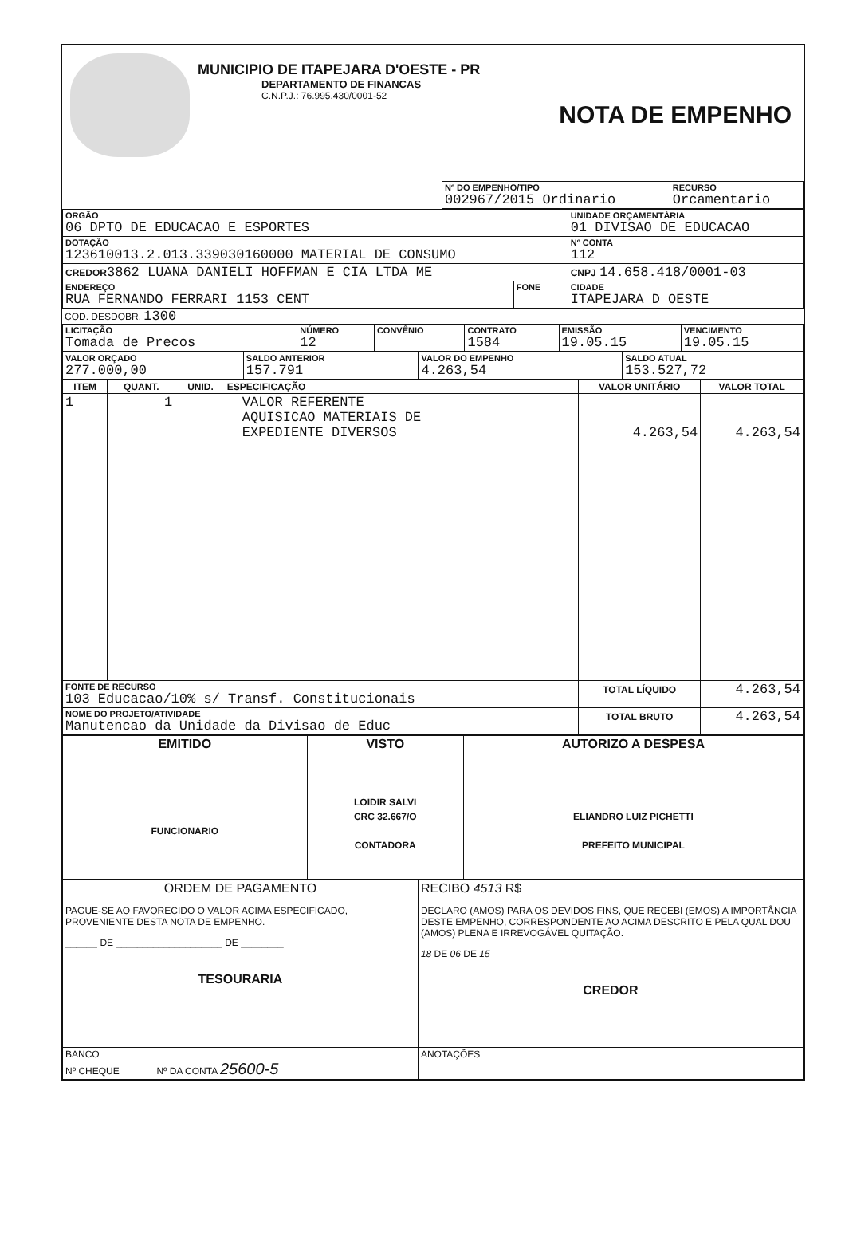MUNICIPIO DE ITAPEJARA D'OESTE - PR
DEPARTAMENTO DE FINANCAS
C.N.P.J.: 76.995.430/0001-52
NOTA DE EMPENHO
| | Nº DO EMPENHO/TIPO 002967/2015 Ordinario | RECURSO Orcamentario |
| ORGÃO 06 DPTO DE EDUCACAO E ESPORTES | | UNIDADE ORÇAMENTÁRIA 01 DIVISAO DE EDUCACAO | |
| DOTAÇÃO 123610013.2.013.339030160000 MATERIAL DE CONSUMO | | | Nº CONTA 112 |
| CREDOR 3862 LUANA DANIELI HOFFMAN E CIA LTDA ME | | | CNPJ 14.658.418/0001-03 |
| ENDEREÇO RUA FERNANDO FERRARI 1153 CENT | FONE | CIDADE ITAPEJARA D OESTE | |
COD. DESDOBR. 1300
| LICITAÇÃO Tomada de Precos | NÚMERO 12 | CONVÊNIO | CONTRATO 1584 | EMISSÃO 19.05.15 | VENCIMENTO 19.05.15 |
| VALOR ORÇADO 277.000,00 | SALDO ANTERIOR 157.791 | VALOR DO EMPENHO 4.263,54 | SALDO ATUAL 153.527,72 |
| ITEM | QUANT. | UNID. | ESPECIFICAÇÃO | VALOR UNITÁRIO | VALOR TOTAL |
| --- | --- | --- | --- | --- | --- |
| 1 | 1 | | VALOR REFERENTE AQUISICAO MATERIAIS DE EXPEDIENTE DIVERSOS | 4.263,54 | 4.263,54 |
| FONTE DE RECURSO 103 Educacao/10% s/ Transf. Constitucionais | | | | TOTAL LÍQUIDO | 4.263,54 |
| NOME DO PROJETO/ATIVIDADE Manutencao da Unidade da Divisao de Educ | | | | TOTAL BRUTO | 4.263,54 |
| EMITIDO FUNCIONARIO | VISTO LOIDIR SALVI CRC 32.667/O CONTADORA | AUTORIZO A DESPESA ELIANDRO LUIZ PICHETTI PREFEITO MUNICIPAL |
| ORDEM DE PAGAMENTO PAGUE-SE AO FAVORECIDO O VALOR ACIMA ESPECIFICADO, PROVENIENTE DESTA NOTA DE EMPENHO. ______ DE ____________________ DE ________ TESOURARIA | RECIBO 4513 R$ DECLARO (AMOS) PARA OS DEVIDOS FINS, QUE RECEBI (EMOS) A IMPORTÂNCIA DESTE EMPENHO, CORRESPONDENTE AO ACIMA DESCRITO E PELA QUAL DOU (AMOS) PLENA E IRREVOGÁVEL QUITAÇÃO. 18 DE 06 DE 15 CREDOR |
| BANCO Nº CHEQUE Nº DA CONTA 25600-5 | ANOTAÇÕES |